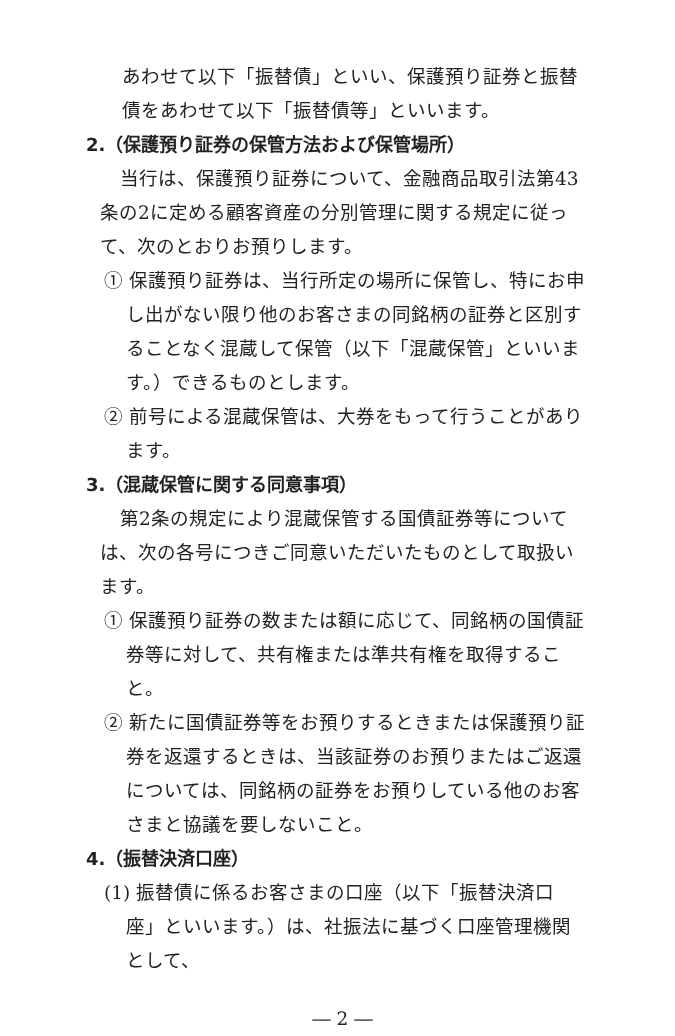あわせて以下「振替債」といい、保護預り証券と振替債をあわせて以下「振替債等」といいます。
2.（保護預り証券の保管方法および保管場所）
当行は、保護預り証券について、金融商品取引法第43条の2に定める顧客資産の分別管理に関する規定に従って、次のとおりお預りします。
① 保護預り証券は、当行所定の場所に保管し、特にお申し出がない限り他のお客さまの同銘柄の証券と区別することなく混蔵して保管（以下「混蔵保管」といいます。）できるものとします。
② 前号による混蔵保管は、大券をもって行うことがあります。
3.（混蔵保管に関する同意事項）
第2条の規定により混蔵保管する国債証券等については、次の各号につきご同意いただいたものとして取扱います。
① 保護預り証券の数または額に応じて、同銘柄の国債証券等に対して、共有権または準共有権を取得すること。
② 新たに国債証券等をお預りするときまたは保護預り証券を返還するときは、当該証券のお預りまたはご返還については、同銘柄の証券をお預りしている他のお客さまと協議を要しないこと。
4.（振替決済口座）
(1) 振替債に係るお客さまの口座（以下「振替決済口座」といいます。）は、社振法に基づく口座管理機関として、
― 2 ―